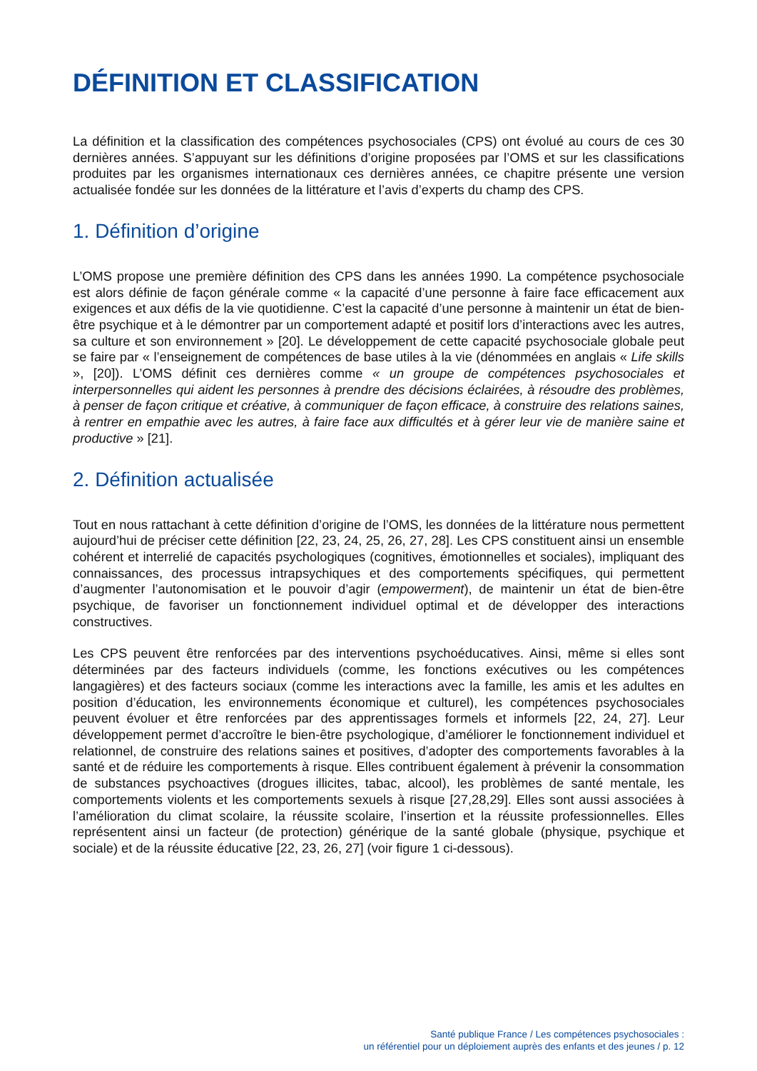DÉFINITION ET CLASSIFICATION
La définition et la classification des compétences psychosociales (CPS) ont évolué au cours de ces 30 dernières années. S’appuyant sur les définitions d’origine proposées par l’OMS et sur les classifications produites par les organismes internationaux ces dernières années, ce chapitre présente une version actualisée fondée sur les données de la littérature et l’avis d’experts du champ des CPS.
1. Définition d’origine
L’OMS propose une première définition des CPS dans les années 1990. La compétence psychosociale est alors définie de façon générale comme « la capacité d’une personne à faire face efficacement aux exigences et aux défis de la vie quotidienne. C’est la capacité d’une personne à maintenir un état de bien-être psychique et à le démontrer par un comportement adapté et positif lors d’interactions avec les autres, sa culture et son environnement » [20]. Le développement de cette capacité psychosociale globale peut se faire par « l’enseignement de compétences de base utiles à la vie (dénommées en anglais « Life skills », [20]). L’OMS définit ces dernières comme « un groupe de compétences psychosociales et interpersonnelles qui aident les personnes à prendre des décisions éclairées, à résoudre des problèmes, à penser de façon critique et créative, à communiquer de façon efficace, à construire des relations saines, à rentrer en empathie avec les autres, à faire face aux difficultés et à gérer leur vie de manière saine et productive » [21].
2. Définition actualisée
Tout en nous rattachant à cette définition d’origine de l’OMS, les données de la littérature nous permettent aujourd’hui de préciser cette définition [22, 23, 24, 25, 26, 27, 28]. Les CPS constituent ainsi un ensemble cohérent et interrelié de capacités psychologiques (cognitives, émotionnelles et sociales), impliquant des connaissances, des processus intrapsychiques et des comportements spécifiques, qui permettent d’augmenter l’autonomisation et le pouvoir d’agir (empowerment), de maintenir un état de bien-être psychique, de favoriser un fonctionnement individuel optimal et de développer des interactions constructives.
Les CPS peuvent être renforcées par des interventions psychoéducatives. Ainsi, même si elles sont déterminées par des facteurs individuels (comme, les fonctions exécutives ou les compétences langagières) et des facteurs sociaux (comme les interactions avec la famille, les amis et les adultes en position d’éducation, les environnements économique et culturel), les compétences psychosociales peuvent évoluer et être renforcées par des apprentissages formels et informels [22, 24, 27]. Leur développement permet d’accroître le bien-être psychologique, d’améliorer le fonctionnement individuel et relationnel, de construire des relations saines et positives, d’adopter des comportements favorables à la santé et de réduire les comportements à risque. Elles contribuent également à prévenir la consommation de substances psychoactives (drogues illicites, tabac, alcool), les problèmes de santé mentale, les comportements violents et les comportements sexuels à risque [27,28,29]. Elles sont aussi associées à l’amélioration du climat scolaire, la réussite scolaire, l’insertion et la réussite professionnelles. Elles représentent ainsi un facteur (de protection) générique de la santé globale (physique, psychique et sociale) et de la réussite éducative [22, 23, 26, 27] (voir figure 1 ci-dessous).
Santé publique France / Les compétences psychosociales :
un référentiel pour un déploiement auprès des enfants et des jeunes / p. 12